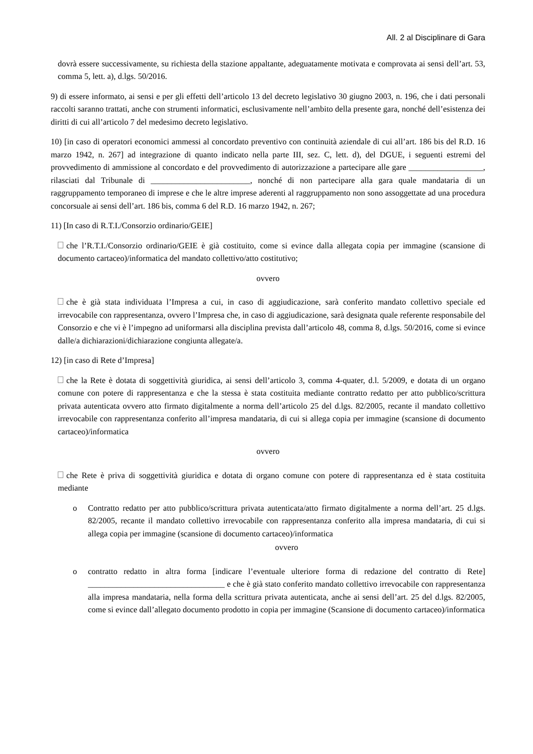All. 2 al Disciplinare di Gara
dovrà essere successivamente, su richiesta della stazione appaltante, adeguatamente motivata e comprovata ai sensi dell’art. 53, comma 5, lett. a), d.lgs. 50/2016.
9) di essere informato, ai sensi e per gli effetti dell’articolo 13 del decreto legislativo 30 giugno 2003, n. 196, che i dati personali raccolti saranno trattati, anche con strumenti informatici, esclusivamente nell’ambito della presente gara, nonché dell’esistenza dei diritti di cui all’articolo 7 del medesimo decreto legislativo.
10) [in caso di operatori economici ammessi al concordato preventivo con continuità aziendale di cui all’art. 186 bis del R.D. 16 marzo 1942, n. 267] ad integrazione di quanto indicato nella parte III, sez. C, lett. d), del DGUE, i seguenti estremi del provvedimento di ammissione al concordato e del provvedimento di autorizzazione a partecipare alle gare __________________, rilasciati dal Tribunale di ________________________, nonché di non partecipare alla gara quale mandataria di un raggruppamento temporaneo di imprese e che le altre imprese aderenti al raggruppamento non sono assoggettate ad una procedura concorsuale ai sensi dell’art. 186 bis, comma 6 del R.D. 16 marzo 1942, n. 267;
11) [In caso di R.T.I./Consorzio ordinario/GEIE]
che l’R.T.I./Consorzio ordinario/GEIE è già costituito, come si evince dalla allegata copia per immagine (scansione di documento cartaceo)/informatica del mandato collettivo/atto costitutivo;
ovvero
che è già stata individuata l’Impresa a cui, in caso di aggiudicazione, sarà conferito mandato collettivo speciale ed irrevocabile con rappresentanza, ovvero l’Impresa che, in caso di aggiudicazione, sarà designata quale referente responsabile del Consorzio e che vi è l’impegno ad uniformarsi alla disciplina prevista dall’articolo 48, comma 8, d.lgs. 50/2016, come si evince dalle/a dichiarazioni/dichiarazione congiunta allegate/a.
12) [in caso di Rete d’Impresa]
che la Rete è dotata di soggettività giuridica, ai sensi dell’articolo 3, comma 4-quater, d.l. 5/2009, e dotata di un organo comune con potere di rappresentanza e che la stessa è stata costituita mediante contratto redatto per atto pubblico/scrittura privata autenticata ovvero atto firmato digitalmente a norma dell’articolo 25 del d.lgs. 82/2005, recante il mandato collettivo irrevocabile con rappresentanza conferito all’impresa mandataria, di cui si allega copia per immagine (scansione di documento cartaceo)/informatica
ovvero
che Rete è priva di soggettività giuridica e dotata di organo comune con potere di rappresentanza ed è stata costituita mediante
o Contratto redatto per atto pubblico/scrittura privata autenticata/atto firmato digitalmente a norma dell’art. 25 d.lgs. 82/2005, recante il mandato collettivo irrevocabile con rappresentanza conferito alla impresa mandataria, di cui si allega copia per immagine (scansione di documento cartaceo)/informatica
ovvero
o contratto redatto in altra forma [indicare l’eventuale ulteriore forma di redazione del contratto di Rete] _________________________________ e che è già stato conferito mandato collettivo irrevocabile con rappresentanza alla impresa mandataria, nella forma della scrittura privata autenticata, anche ai sensi dell’art. 25 del d.lgs. 82/2005, come si evince dall’allegato documento prodotto in copia per immagine (Scansione di documento cartaceo)/informatica